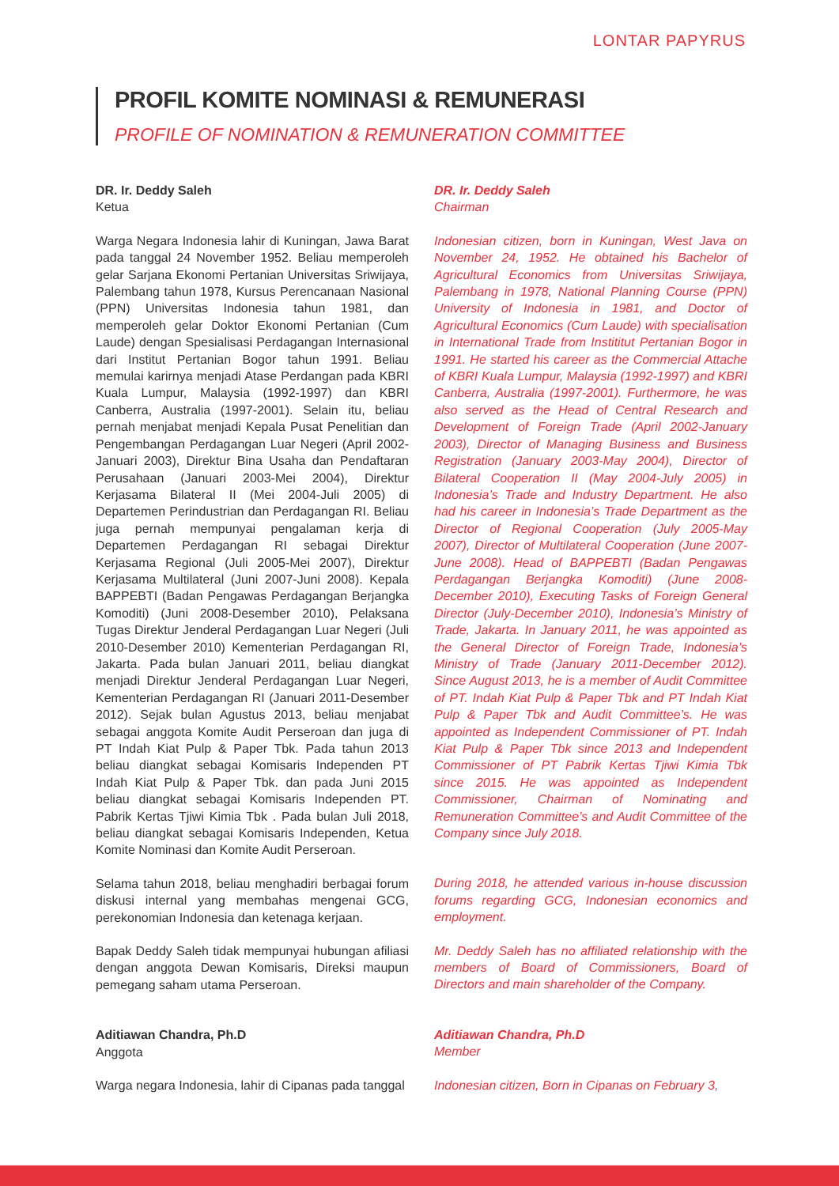LONTAR PAPYRUS
PROFIL KOMITE NOMINASI & REMUNERASI
PROFILE OF NOMINATION & REMUNERATION COMMITTEE
DR. Ir. Deddy Saleh
Ketua
Warga Negara Indonesia lahir di Kuningan, Jawa Barat pada tanggal 24 November 1952. Beliau memperoleh gelar Sarjana Ekonomi Pertanian Universitas Sriwijaya, Palembang tahun 1978, Kursus Perencanaan Nasional (PPN) Universitas Indonesia tahun 1981, dan memperoleh gelar Doktor Ekonomi Pertanian (Cum Laude) dengan Spesialisasi Perdagangan Internasional dari Institut Pertanian Bogor tahun 1991. Beliau memulai karirnya menjadi Atase Perdangan pada KBRI Kuala Lumpur, Malaysia (1992-1997) dan KBRI Canberra, Australia (1997-2001). Selain itu, beliau pernah menjabat menjadi Kepala Pusat Penelitian dan Pengembangan Perdagangan Luar Negeri (April 2002-Januari 2003), Direktur Bina Usaha dan Pendaftaran Perusahaan (Januari 2003-Mei 2004), Direktur Kerjasama Bilateral II (Mei 2004-Juli 2005) di Departemen Perindustrian dan Perdagangan RI. Beliau juga pernah mempunyai pengalaman kerja di Departemen Perdagangan RI sebagai Direktur Kerjasama Regional (Juli 2005-Mei 2007), Direktur Kerjasama Multilateral (Juni 2007-Juni 2008). Kepala BAPPEBTI (Badan Pengawas Perdagangan Berjangka Komoditi) (Juni 2008-Desember 2010), Pelaksana Tugas Direktur Jenderal Perdagangan Luar Negeri (Juli 2010-Desember 2010) Kementerian Perdagangan RI, Jakarta. Pada bulan Januari 2011, beliau diangkat menjadi Direktur Jenderal Perdagangan Luar Negeri, Kementerian Perdagangan RI (Januari 2011-Desember 2012). Sejak bulan Agustus 2013, beliau menjabat sebagai anggota Komite Audit Perseroan dan juga di PT Indah Kiat Pulp & Paper Tbk. Pada tahun 2013 beliau diangkat sebagai Komisaris Independen PT Indah Kiat Pulp & Paper Tbk. dan pada Juni 2015 beliau diangkat sebagai Komisaris Independen PT. Pabrik Kertas Tjiwi Kimia Tbk . Pada bulan Juli 2018, beliau diangkat sebagai Komisaris Independen, Ketua Komite Nominasi dan Komite Audit Perseroan.
Selama tahun 2018, beliau menghadiri berbagai forum diskusi internal yang membahas mengenai GCG, perekonomian Indonesia dan ketenaga kerjaan.
Bapak Deddy Saleh tidak mempunyai hubungan afiliasi dengan anggota Dewan Komisaris, Direksi maupun pemegang saham utama Perseroan.
Aditiawan Chandra, Ph.D
Anggota
Warga negara Indonesia, lahir di Cipanas pada tanggal
DR. Ir. Deddy Saleh
Chairman
Indonesian citizen, born in Kuningan, West Java on November 24, 1952. He obtained his Bachelor of Agricultural Economics from Universitas Sriwijaya, Palembang in 1978, National Planning Course (PPN) University of Indonesia in 1981, and Doctor of Agricultural Economics (Cum Laude) with specialisation in International Trade from Instititut Pertanian Bogor in 1991. He started his career as the Commercial Attache of KBRI Kuala Lumpur, Malaysia (1992-1997) and KBRI Canberra, Australia (1997-2001). Furthermore, he was also served as the Head of Central Research and Development of Foreign Trade (April 2002-January 2003), Director of Managing Business and Business Registration (January 2003-May 2004), Director of Bilateral Cooperation II (May 2004-July 2005) in Indonesia’s Trade and Industry Department. He also had his career in Indonesia’s Trade Department as the Director of Regional Cooperation (July 2005-May 2007), Director of Multilateral Cooperation (June 2007-June 2008). Head of BAPPEBTI (Badan Pengawas Perdagangan Berjangka Komoditi) (June 2008-December 2010), Executing Tasks of Foreign General Director (July-December 2010), Indonesia’s Ministry of Trade, Jakarta. In January 2011, he was appointed as the General Director of Foreign Trade, Indonesia’s Ministry of Trade (January 2011-December 2012). Since August 2013, he is a member of Audit Committee of PT. Indah Kiat Pulp & Paper Tbk and PT Indah Kiat Pulp & Paper Tbk and Audit Committee’s. He was appointed as Independent Commissioner of PT. Indah Kiat Pulp & Paper Tbk since 2013 and Independent Commissioner of PT Pabrik Kertas Tjiwi Kimia Tbk since 2015. He was appointed as Independent Commissioner, Chairman of Nominating and Remuneration Committee’s and Audit Committee of the Company since July 2018.
During 2018, he attended various in-house discussion forums regarding GCG, Indonesian economics and employment.
Mr. Deddy Saleh has no affiliated relationship with the members of Board of Commissioners, Board of Directors and main shareholder of the Company.
Aditiawan Chandra, Ph.D
Member
Indonesian citizen, Born in Cipanas on February 3,